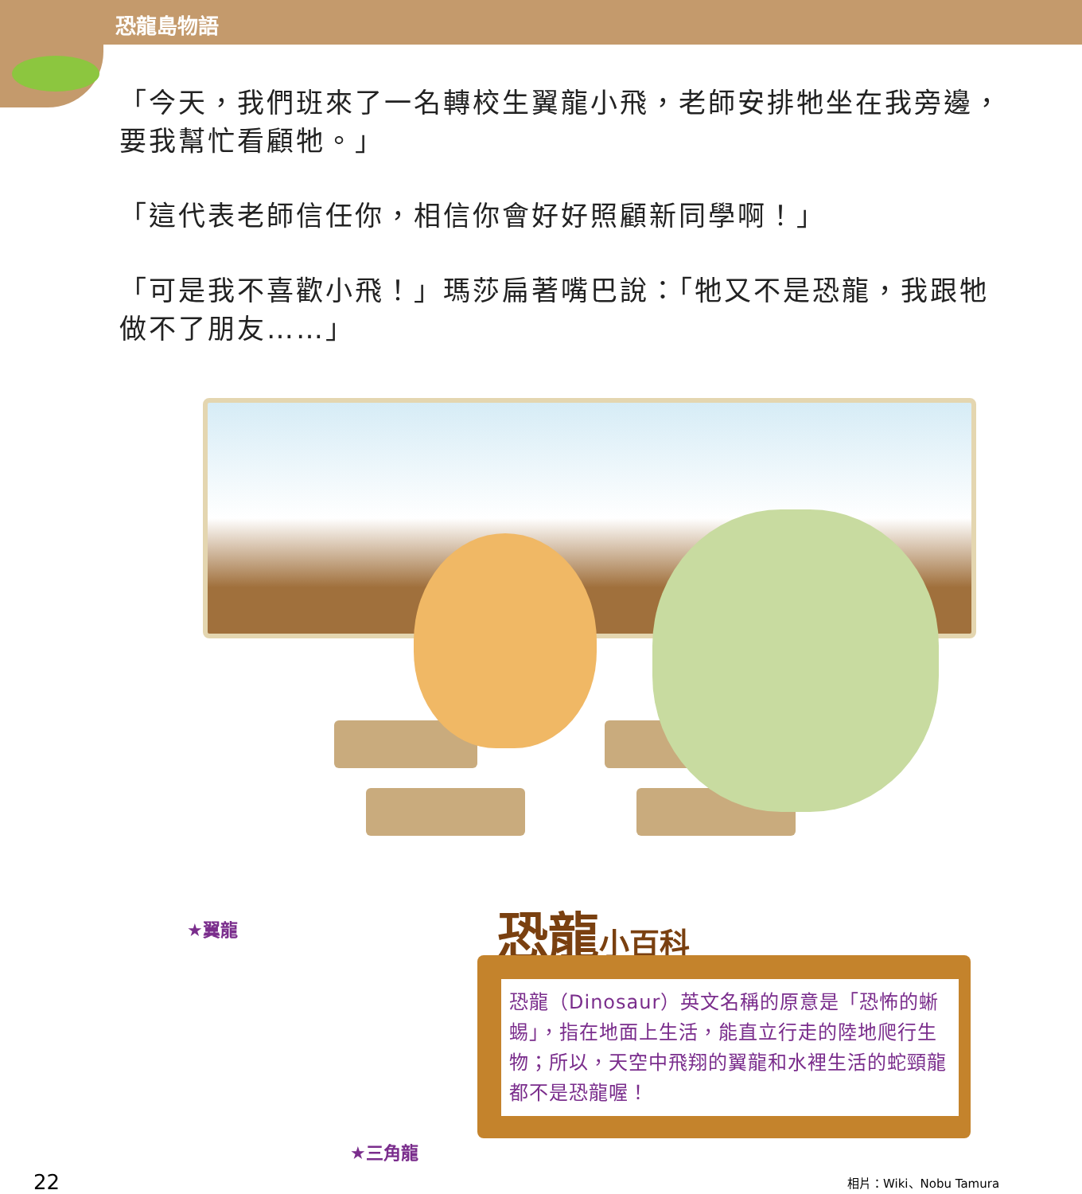恐龍島物語
「今天，我們班來了一名轉校生翼龍小飛，老師安排牠坐在我旁邊，要我幫忙看顧牠。」
「這代表老師信任你，相信你會好好照顧新同學啊！」
「可是我不喜歡小飛！」瑪莎扁著嘴巴說：「牠又不是恐龍，我跟牠做不了朋友……」
★翼龍
★三角龍
恐龍小百科
恐龍（Dinosaur）英文名稱的原意是「恐怖的蜥蜴」，指在地面上生活，能直立行走的陸地爬行生物；所以，天空中飛翔的翼龍和水裡生活的蛇頸龍都不是恐龍喔！
22 相片：Wiki、Nobu Tamura